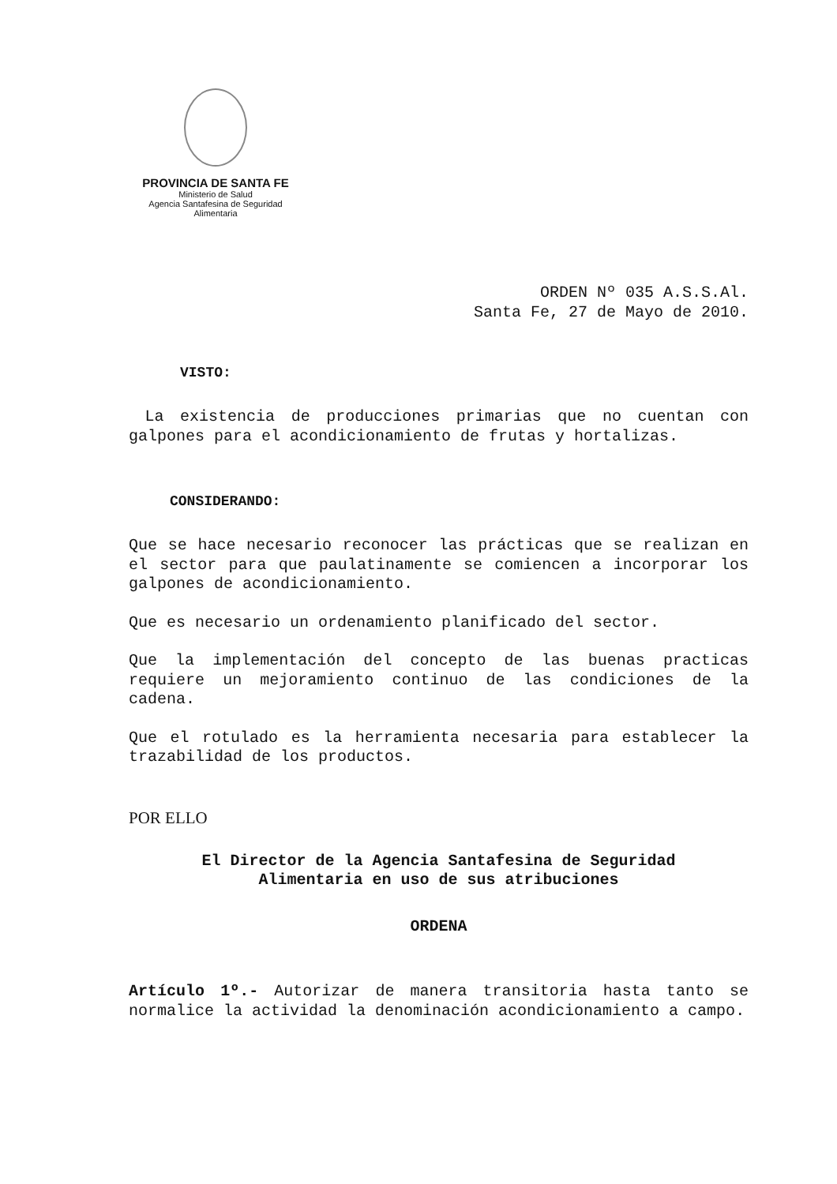PROVINCIA DE SANTA FE
Ministerio de Salud
Agencia Santafesina de Seguridad Alimentaria
ORDEN Nº 035 A.S.S.Al.
Santa Fe, 27 de Mayo de 2010.
VISTO:
La existencia de producciones primarias que no cuentan con galpones para el acondicionamiento de frutas y hortalizas.
CONSIDERANDO:
Que se hace necesario reconocer las prácticas que se realizan en el sector para que paulatinamente se comiencen a incorporar los galpones de acondicionamiento.
Que es necesario un ordenamiento planificado del sector.
Que la implementación del concepto de las buenas practicas requiere un mejoramiento continuo de las condiciones de la cadena.
Que el rotulado es la herramienta necesaria para establecer la trazabilidad de los productos.
POR ELLO
El Director de la Agencia Santafesina de Seguridad
Alimentaria en uso de sus atribuciones
ORDENA
Artículo 1º.- Autorizar de manera transitoria hasta tanto se normalice la actividad la denominación acondicionamiento a campo.